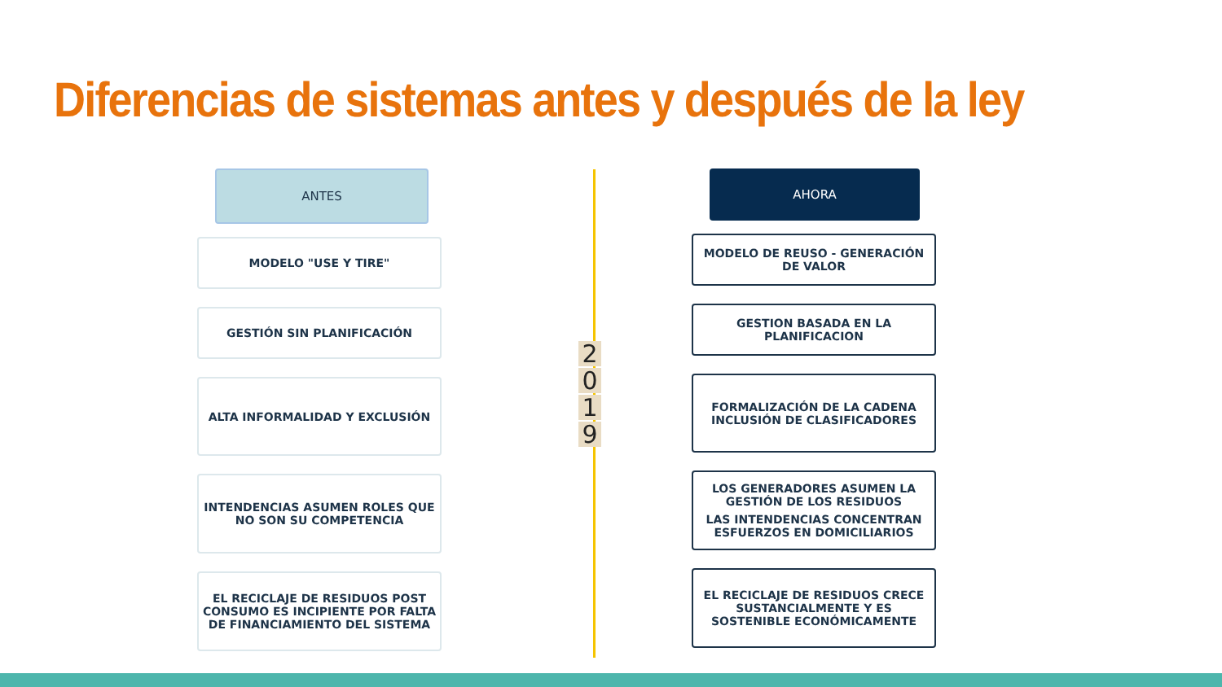Diferencias de sistemas antes y después de la ley
ANTES
MODELO "USE Y TIRE"
GESTIÓN SIN PLANIFICACIÓN
ALTA INFORMALIDAD Y EXCLUSIÓN
INTENDENCIAS ASUMEN ROLES QUE NO SON SU COMPETENCIA
EL RECICLAJE DE RESIDUOS POST CONSUMO ES INCIPIENTE POR FALTA DE FINANCIAMIENTO DEL SISTEMA
2019
AHORA
MODELO DE REUSO - GENERACIÓN DE VALOR
GESTION BASADA EN LA PLANIFICACION
FORMALIZACIÓN DE LA CADENA
INCLUSIÓN DE CLASIFICADORES
LOS GENERADORES ASUMEN LA GESTIÓN DE LOS RESIDUOS
LAS INTENDENCIAS CONCENTRAN ESFUERZOS EN DOMICILIARIOS
EL RECICLAJE DE RESIDUOS CRECE SUSTANCIALMENTE Y ES SOSTENIBLE ECONÓMICAMENTE